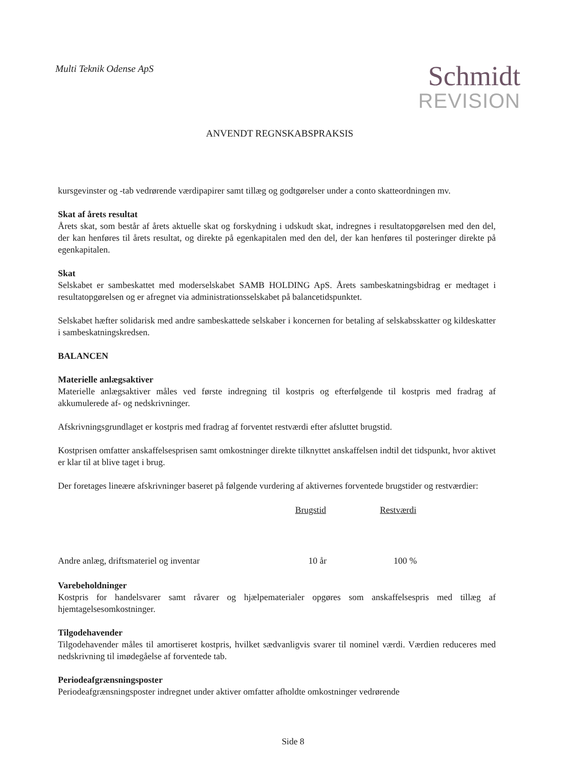Multi Teknik Odense ApS
Schmidt
REVISION
ANVENDT REGNSKABSPRAKSIS
kursgevinster og -tab vedrørende værdipapirer samt tillæg og godtgørelser under a conto skatteordningen mv.
Skat af årets resultat
Årets skat, som består af årets aktuelle skat og forskydning i udskudt skat, indregnes i resultatopgørelsen med den del, der kan henføres til årets resultat, og direkte på egenkapitalen med den del, der kan henføres til posteringer direkte på egenkapitalen.
Skat
Selskabet er sambeskattet med moderselskabet SAMB HOLDING ApS. Årets sambeskatningsbidrag er medtaget i resultatopgørelsen og er afregnet via administrationsselskabet på balancetidspunktet.
Selskabet hæfter solidarisk med andre sambeskattede selskaber i koncernen for betaling af selskabsskatter og kildeskatter i sambeskatningskredsen.
BALANCEN
Materielle anlægsaktiver
Materielle anlægsaktiver måles ved første indregning til kostpris og efterfølgende til kostpris med fradrag af akkumulerede af- og nedskrivninger.
Afskrivningsgrundlaget er kostpris med fradrag af forventet restværdi efter afsluttet brugstid.
Kostprisen omfatter anskaffelsesprisen samt omkostninger direkte tilknyttet anskaffelsen indtil det tidspunkt, hvor aktivet er klar til at blive taget i brug.
Der foretages lineære afskrivninger baseret på følgende vurdering af aktivernes forventede brugstider og restværdier:
| | Brugstid | Restværdi |
| --- | --- | --- |
| Andre anlæg, driftsmateriel og inventar | 10 år | 100 % |
Varebeholdninger
Kostpris for handelsvarer samt råvarer og hjælpematerialer opgøres som anskaffelsespris med tillæg af hjemtagelsesomkostninger.
Tilgodehavender
Tilgodehavender måles til amortiseret kostpris, hvilket sædvanligvis svarer til nominel værdi. Værdien reduceres med nedskrivning til imødegåelse af forventede tab.
Periodeafgrænsningsposter
Periodeafgrænsningsposter indregnet under aktiver omfatter afholdte omkostninger vedrørende
Side 8